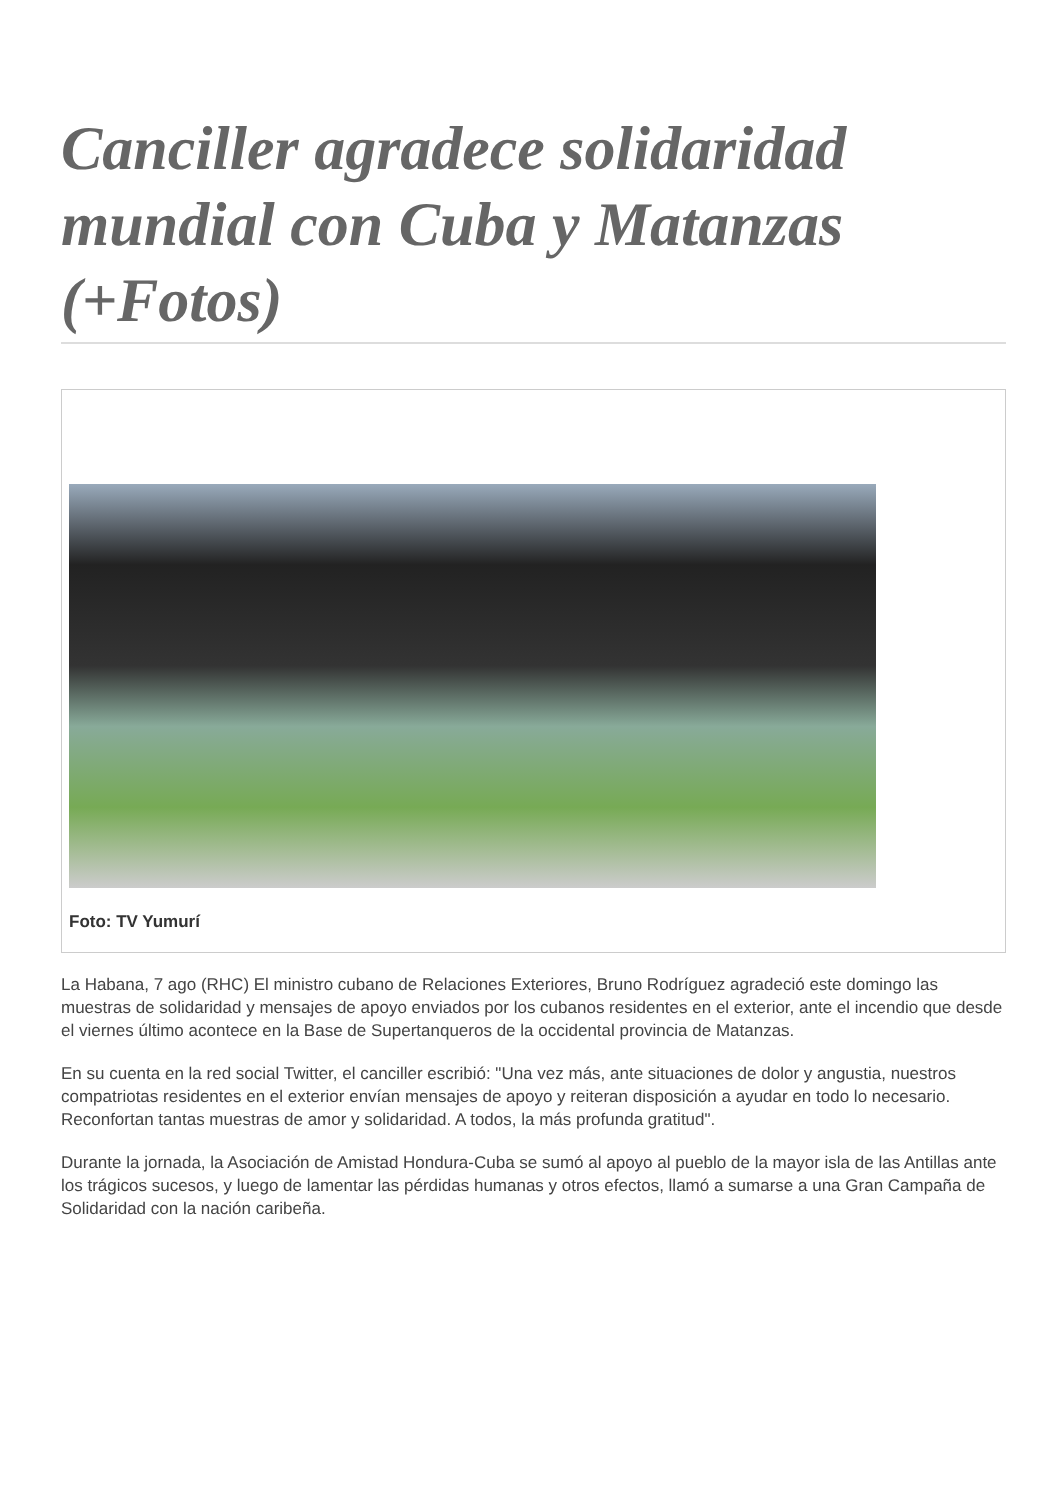Canciller agradece solidaridad mundial con Cuba y Matanzas (+Fotos)
Foto: TV Yumurí
La Habana, 7 ago (RHC) El ministro cubano de Relaciones Exteriores, Bruno Rodríguez agradeció este domingo las muestras de solidaridad y mensajes de apoyo enviados por los cubanos residentes en el exterior, ante el incendio que desde el viernes último acontece en la Base de Supertanqueros de la occidental provincia de Matanzas.
En su cuenta en la red social Twitter, el canciller escribió: "Una vez más, ante situaciones de dolor y angustia, nuestros compatriotas residentes en el exterior envían mensajes de apoyo y reiteran disposición a ayudar en todo lo necesario. Reconfortan tantas muestras de amor y solidaridad. A todos, la más profunda gratitud".
Durante la jornada, la Asociación de Amistad Hondura-Cuba se sumó al apoyo al pueblo de la mayor isla de las Antillas ante los trágicos sucesos, y luego de lamentar las pérdidas humanas y otros efectos, llamó a sumarse a una Gran Campaña de Solidaridad con la nación caribeña.